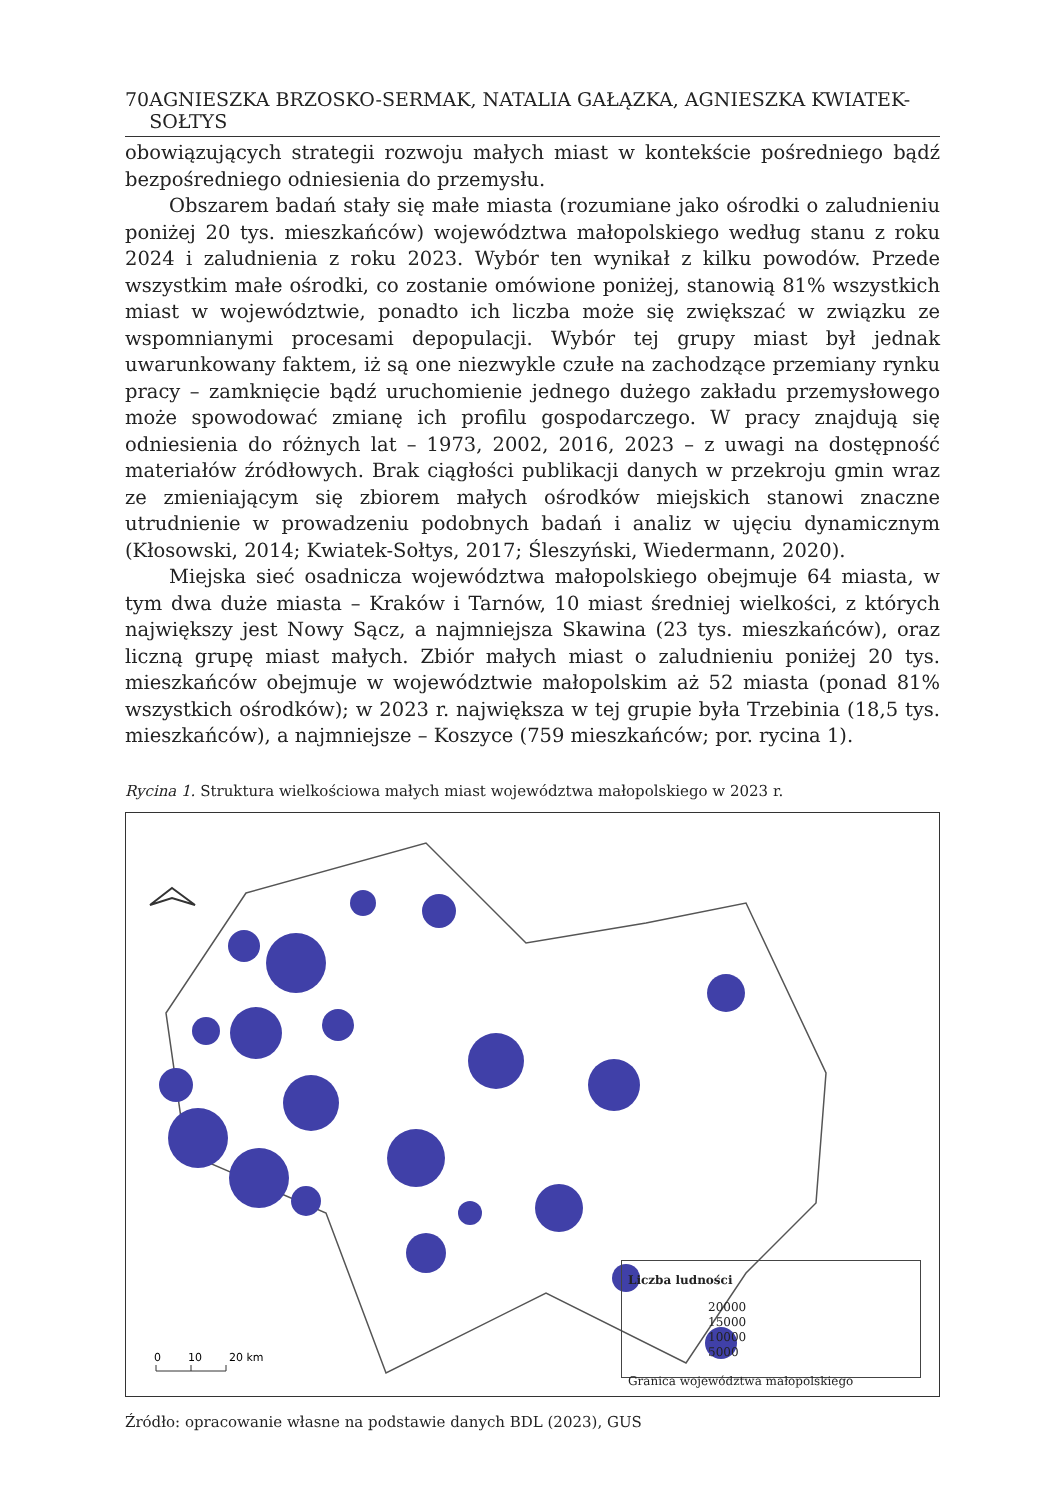70 AGNIESZKA BRZOSKO-SERMAK, NATALIA GAŁĄZKA, AGNIESZKA KWIATEK-SOŁTYS
obowiązujących strategii rozwoju małych miast w kontekście pośredniego bądź bezpośredniego odniesienia do przemysłu.
Obszarem badań stały się małe miasta (rozumiane jako ośrodki o zaludnieniu poniżej 20 tys. mieszkańców) województwa małopolskiego według stanu z roku 2024 i zaludnienia z roku 2023. Wybór ten wynikał z kilku powodów. Przede wszystkim małe ośrodki, co zostanie omówione poniżej, stanowią 81% wszystkich miast w województwie, ponadto ich liczba może się zwiększać w związku ze wspomnianymi procesami depopulacji. Wybór tej grupy miast był jednak uwarunkowany faktem, iż są one niezwykle czułe na zachodzące przemiany rynku pracy – zamknięcie bądź uruchomienie jednego dużego zakładu przemysłowego może spowodować zmianę ich profilu gospodarczego. W pracy znajdują się odniesienia do różnych lat – 1973, 2002, 2016, 2023 – z uwagi na dostępność materiałów źródłowych. Brak ciągłości publikacji danych w przekroju gmin wraz ze zmieniającym się zbiorem małych ośrodków miejskich stanowi znaczne utrudnienie w prowadzeniu podobnych badań i analiz w ujęciu dynamicznym (Kłosowski, 2014; Kwiatek-Sołtys, 2017; Śleszyński, Wiedermann, 2020).
Miejska sieć osadnicza województwa małopolskiego obejmuje 64 miasta, w tym dwa duże miasta – Kraków i Tarnów, 10 miast średniej wielkości, z których największy jest Nowy Sącz, a najmniejsza Skawina (23 tys. mieszkańców), oraz liczną grupę miast małych. Zbiór małych miast o zaludnieniu poniżej 20 tys. mieszkańców obejmuje w województwie małopolskim aż 52 miasta (ponad 81% wszystkich ośrodków); w 2023 r. największa w tej grupie była Trzebinia (18,5 tys. mieszkańców), a najmniejsze – Koszyce (759 mieszkańców; por. rycina 1).
Rycina 1. Struktura wielkościowa małych miast województwa małopolskiego w 2023 r.
0
10
20 km
Liczba ludności
20000
15000
10000
5000
Granica województwa małopolskiego
Źródło: opracowanie własne na podstawie danych BDL (2023), GUS